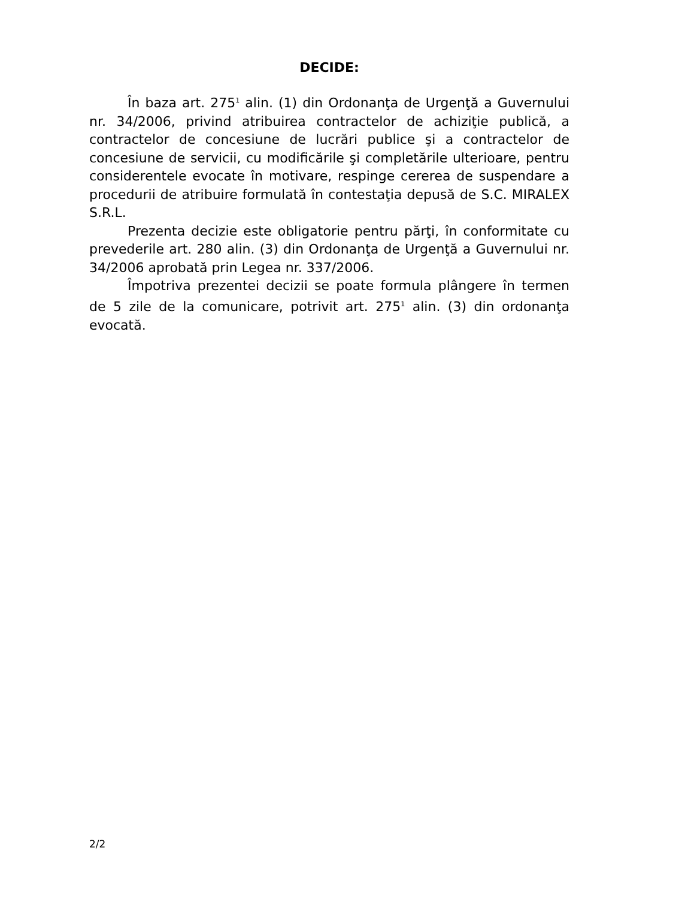DECIDE:
În baza art. 275<sup>1</sup> alin. (1) din Ordonanţa de Urgenţă a Guvernului nr. 34/2006, privind atribuirea contractelor de achiziţie publică, a contractelor de concesiune de lucrări publice şi a contractelor de concesiune de servicii, cu modificările şi completările ulterioare, pentru considerentele evocate în motivare, respinge cererea de suspendare a procedurii de atribuire formulată în contestaţia depusă de S.C. MIRALEX S.R.L.
Prezenta decizie este obligatorie pentru părţi, în conformitate cu prevederile art. 280 alin. (3) din Ordonanţa de Urgenţă a Guvernului nr. 34/2006 aprobată prin Legea nr. 337/2006.
Împotriva prezentei decizii se poate formula plângere în termen de 5 zile de la comunicare, potrivit art. 275<sup>1</sup> alin. (3) din ordonanţa evocată.
2/2